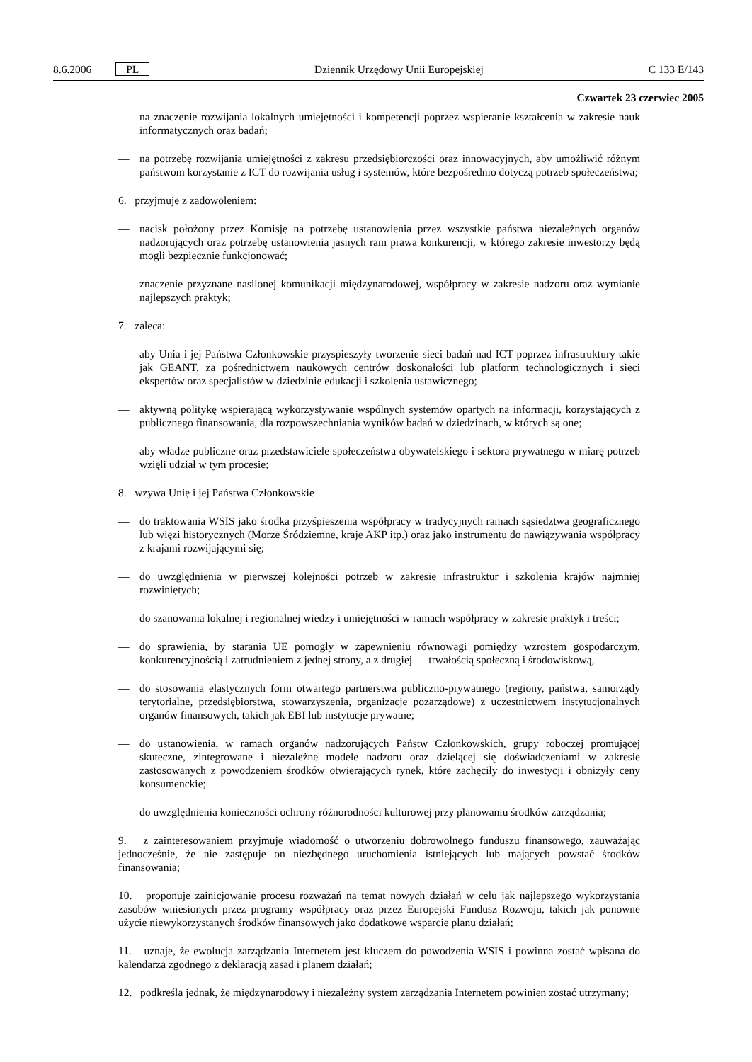8.6.2006 PL Dziennik Urzędowy Unii Europejskiej C 133 E/143
Czwartek 23 czerwiec 2005
— na znaczenie rozwijania lokalnych umiejętności i kompetencji poprzez wspieranie kształcenia w zakresie nauk informatycznych oraz badań;
— na potrzebę rozwijania umiejętności z zakresu przedsiębiorczości oraz innowacyjnych, aby umożliwić różnym państwom korzystanie z ICT do rozwijania usług i systemów, które bezpośrednio dotyczą potrzeb społeczeństwa;
6. przyjmuje z zadowoleniem:
— nacisk położony przez Komisję na potrzebę ustanowienia przez wszystkie państwa niezależnych organów nadzorujących oraz potrzebę ustanowienia jasnych ram prawa konkurencji, w którego zakresie inwestorzy będą mogli bezpiecznie funkcjonować;
— znaczenie przyznane nasilonej komunikacji międzynarodowej, współpracy w zakresie nadzoru oraz wymianie najlepszych praktyk;
7. zaleca:
— aby Unia i jej Państwa Członkowskie przyspieszyły tworzenie sieci badań nad ICT poprzez infrastruktury takie jak GEANT, za pośrednictwem naukowych centrów doskonałości lub platform technologicznych i sieci ekspertów oraz specjalistów w dziedzinie edukacji i szkolenia ustawicznego;
— aktywną politykę wspierającą wykorzystywanie wspólnych systemów opartych na informacji, korzystających z publicznego finansowania, dla rozpowszechniania wyników badań w dziedzinach, w których są one;
— aby władze publiczne oraz przedstawiciele społeczeństwa obywatelskiego i sektora prywatnego w miarę potrzeb wzięli udział w tym procesie;
8. wzywa Unię i jej Państwa Członkowskie
— do traktowania WSIS jako środka przyśpieszenia współpracy w tradycyjnych ramach sąsiedztwa geograficznego lub więzi historycznych (Morze Śródziemne, kraje AKP itp.) oraz jako instrumentu do nawiązywania współpracy z krajami rozwijającymi się;
— do uwzględnienia w pierwszej kolejności potrzeb w zakresie infrastruktur i szkolenia krajów najmniej rozwiniętych;
— do szanowania lokalnej i regionalnej wiedzy i umiejętności w ramach współpracy w zakresie praktyk i treści;
— do sprawienia, by starania UE pomogły w zapewnieniu równowagi pomiędzy wzrostem gospodarczym, konkurencyjnością i zatrudnieniem z jednej strony, a z drugiej — trwałością społeczną i środowiskową,
— do stosowania elastycznych form otwartego partnerstwa publiczno-prywatnego (regiony, państwa, samorządy terytorialne, przedsiębiorstwa, stowarzyszenia, organizacje pozarządowe) z uczestnictwem instytucjonalnych organów finansowych, takich jak EBI lub instytucje prywatne;
— do ustanowienia, w ramach organów nadzorujących Państw Członkowskich, grupy roboczej promującej skuteczne, zintegrowane i niezależne modele nadzoru oraz dzielącej się doświadczeniami w zakresie zastosowanych z powodzeniem środków otwierających rynek, które zachęciły do inwestycji i obniżyły ceny konsumenckie;
— do uwzględnienia konieczności ochrony różnorodności kulturowej przy planowaniu środków zarządzania;
9. z zainteresowaniem przyjmuje wiadomość o utworzeniu dobrowolnego funduszu finansowego, zauważając jednocześnie, że nie zastępuje on niezbędnego uruchomienia istniejących lub mających powstać środków finansowania;
10. proponuje zainicjowanie procesu rozważań na temat nowych działań w celu jak najlepszego wykorzystania zasobów wniesionych przez programy współpracy oraz przez Europejski Fundusz Rozwoju, takich jak ponowne użycie niewykorzystanych środków finansowych jako dodatkowe wsparcie planu działań;
11. uznaje, że ewolucja zarządzania Internetem jest kluczem do powodzenia WSIS i powinna zostać wpisana do kalendarza zgodnego z deklaracją zasad i planem działań;
12. podkreśla jednak, że międzynarodowy i niezależny system zarządzania Internetem powinien zostać utrzymany;